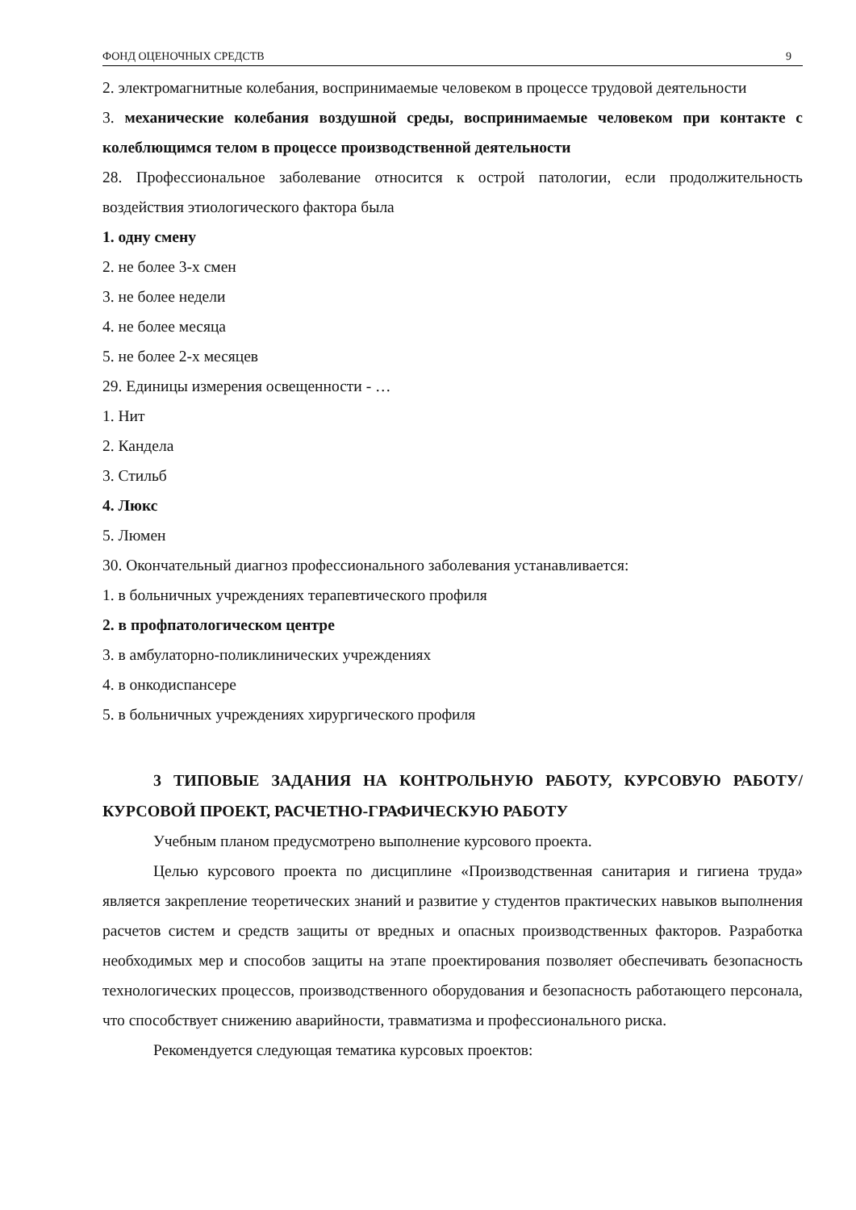ФОНД ОЦЕНОЧНЫХ СРЕДСТВ 9
2. электромагнитные колебания, воспринимаемые человеком в процессе трудовой деятельности
3. механические колебания воздушной среды, воспринимаемые человеком при контакте с колеблющимся телом в процессе производственной деятельности
28. Профессиональное заболевание относится к острой патологии, если продолжительность воздействия этиологического фактора была
1. одну смену
2. не более 3-х смен
3. не более недели
4. не более месяца
5. не более 2-х месяцев
29. Единицы измерения освещенности - …
1. Нит
2. Кандела
3. Стильб
4. Люкс
5. Люмен
30. Окончательный диагноз профессионального заболевания устанавливается:
1. в больничных учреждениях терапевтического профиля
2. в профпатологическом центре
3. в амбулаторно-поликлинических учреждениях
4. в онкодиспансере
5. в больничных учреждениях хирургического профиля
3 ТИПОВЫЕ ЗАДАНИЯ НА КОНТРОЛЬНУЮ РАБОТУ, КУРСОВУЮ РАБОТУ/ КУРСОВОЙ ПРОЕКТ, РАСЧЕТНО-ГРАФИЧЕСКУЮ РАБОТУ
Учебным планом предусмотрено выполнение курсового проекта.
Целью курсового проекта по дисциплине «Производственная санитария и гигиена труда» является закрепление теоретических знаний и развитие у студентов практических навыков выполнения расчетов систем и средств защиты от вредных и опасных производственных факторов. Разработка необходимых мер и способов защиты на этапе проектирования позволяет обеспечивать безопасность технологических процессов, производственного оборудования и безопасность работающего персонала, что способствует снижению аварийности, травматизма и профессионального риска.
Рекомендуется следующая тематика курсовых проектов: